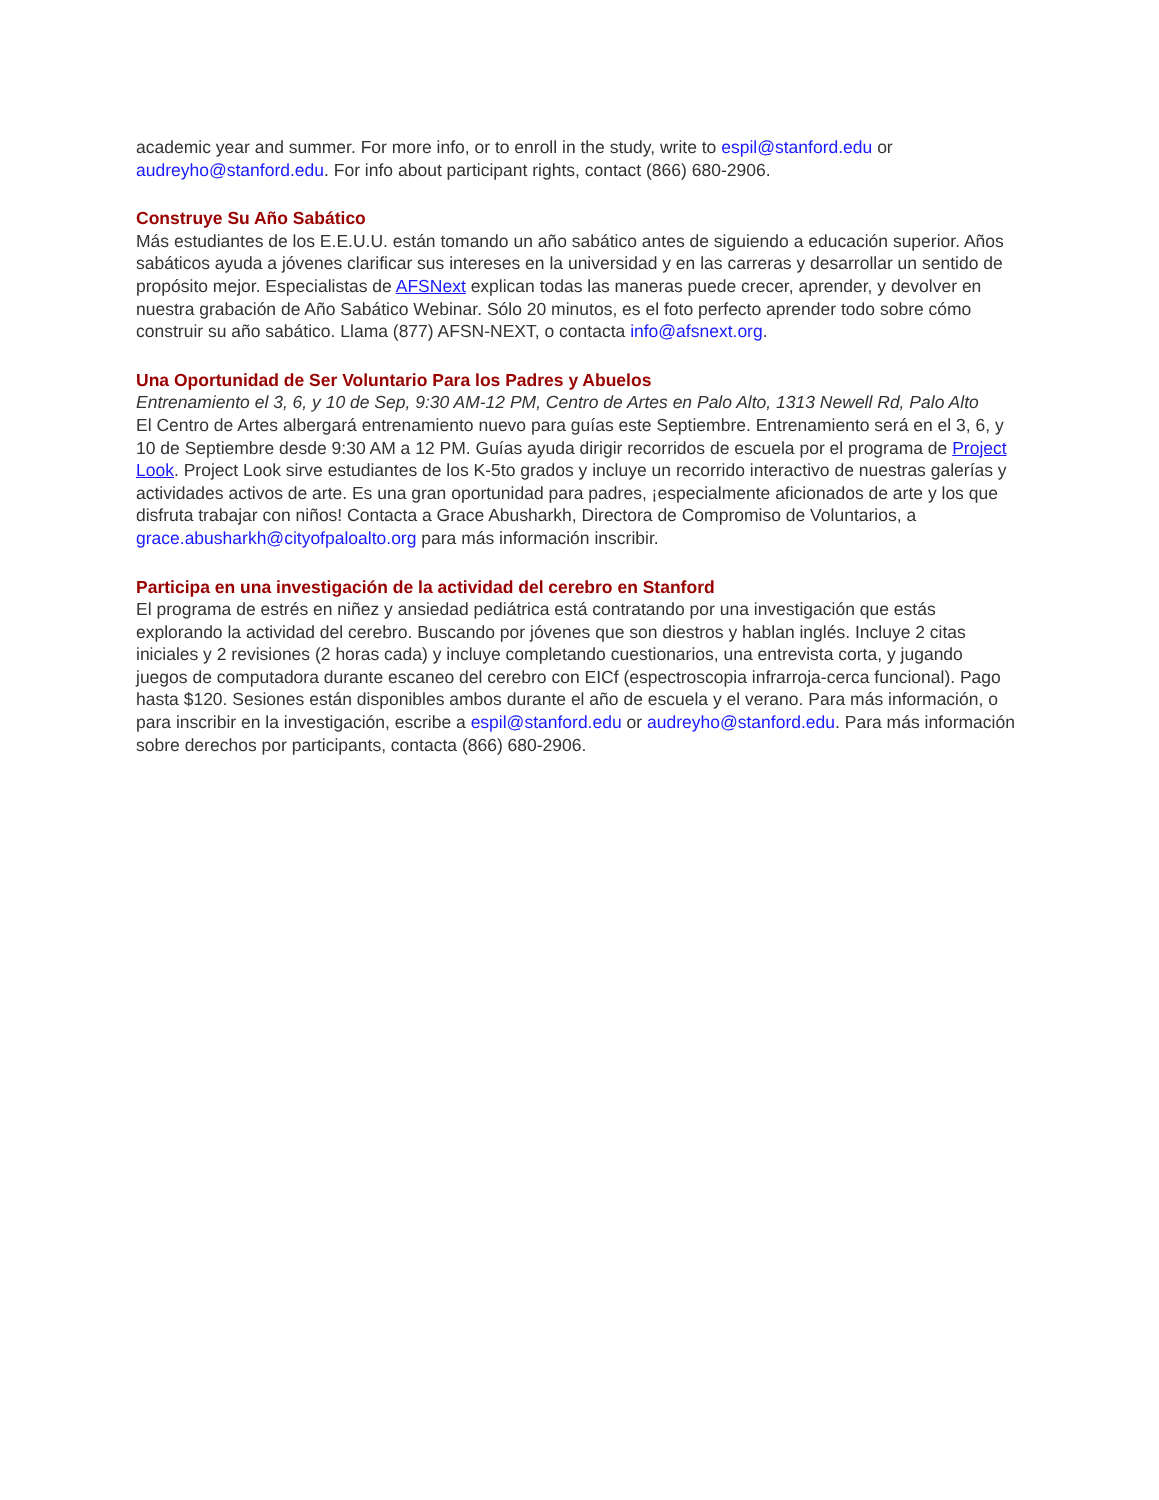academic year and summer. For more info, or to enroll in the study, write to espil@stanford.edu or audreyho@stanford.edu. For info about participant rights, contact (866) 680-2906.
Construye Su Año Sabático
Más estudiantes de los E.E.U.U. están tomando un año sabático antes de siguiendo a educación superior. Años sabáticos ayuda a jóvenes clarificar sus intereses en la universidad y en las carreras y desarrollar un sentido de propósito mejor. Especialistas de AFSNext explican todas las maneras puede crecer, aprender, y devolver en nuestra grabación de Año Sabático Webinar. Sólo 20 minutos, es el foto perfecto aprender todo sobre cómo construir su año sabático. Llama (877) AFSN-NEXT, o contacta info@afsnext.org.
Una Oportunidad de Ser Voluntario Para los Padres y Abuelos
Entrenamiento el 3, 6, y 10 de Sep, 9:30 AM-12 PM, Centro de Artes en Palo Alto, 1313 Newell Rd, Palo Alto
El Centro de Artes albergará entrenamiento nuevo para guías este Septiembre. Entrenamiento será en el 3, 6, y 10 de Septiembre desde 9:30 AM a 12 PM. Guías ayuda dirigir recorridos de escuela por el programa de Project Look. Project Look sirve estudiantes de los K-5to grados y incluye un recorrido interactivo de nuestras galerías y actividades activos de arte. Es una gran oportunidad para padres, ¡especialmente aficionados de arte y los que disfruta trabajar con niños! Contacta a Grace Abusharkh, Directora de Compromiso de Voluntarios, a grace.abusharkh@cityofpaloalto.org para más información inscribir.
Participa en una investigación de la actividad del cerebro en Stanford
El programa de estrés en niñez y ansiedad pediátrica está contratando por una investigación que estás explorando la actividad del cerebro. Buscando por jóvenes que son diestros y hablan inglés. Incluye 2 citas iniciales y 2 revisiones (2 horas cada) y incluye completando cuestionarios, una entrevista corta, y jugando juegos de computadora durante escaneo del cerebro con EICf (espectroscopia infrarroja-cerca funcional). Pago hasta $120. Sesiones están disponibles ambos durante el año de escuela y el verano. Para más información, o para inscribir en la investigación, escribe a espil@stanford.edu or audreyho@stanford.edu. Para más información sobre derechos por participants, contacta (866) 680-2906.